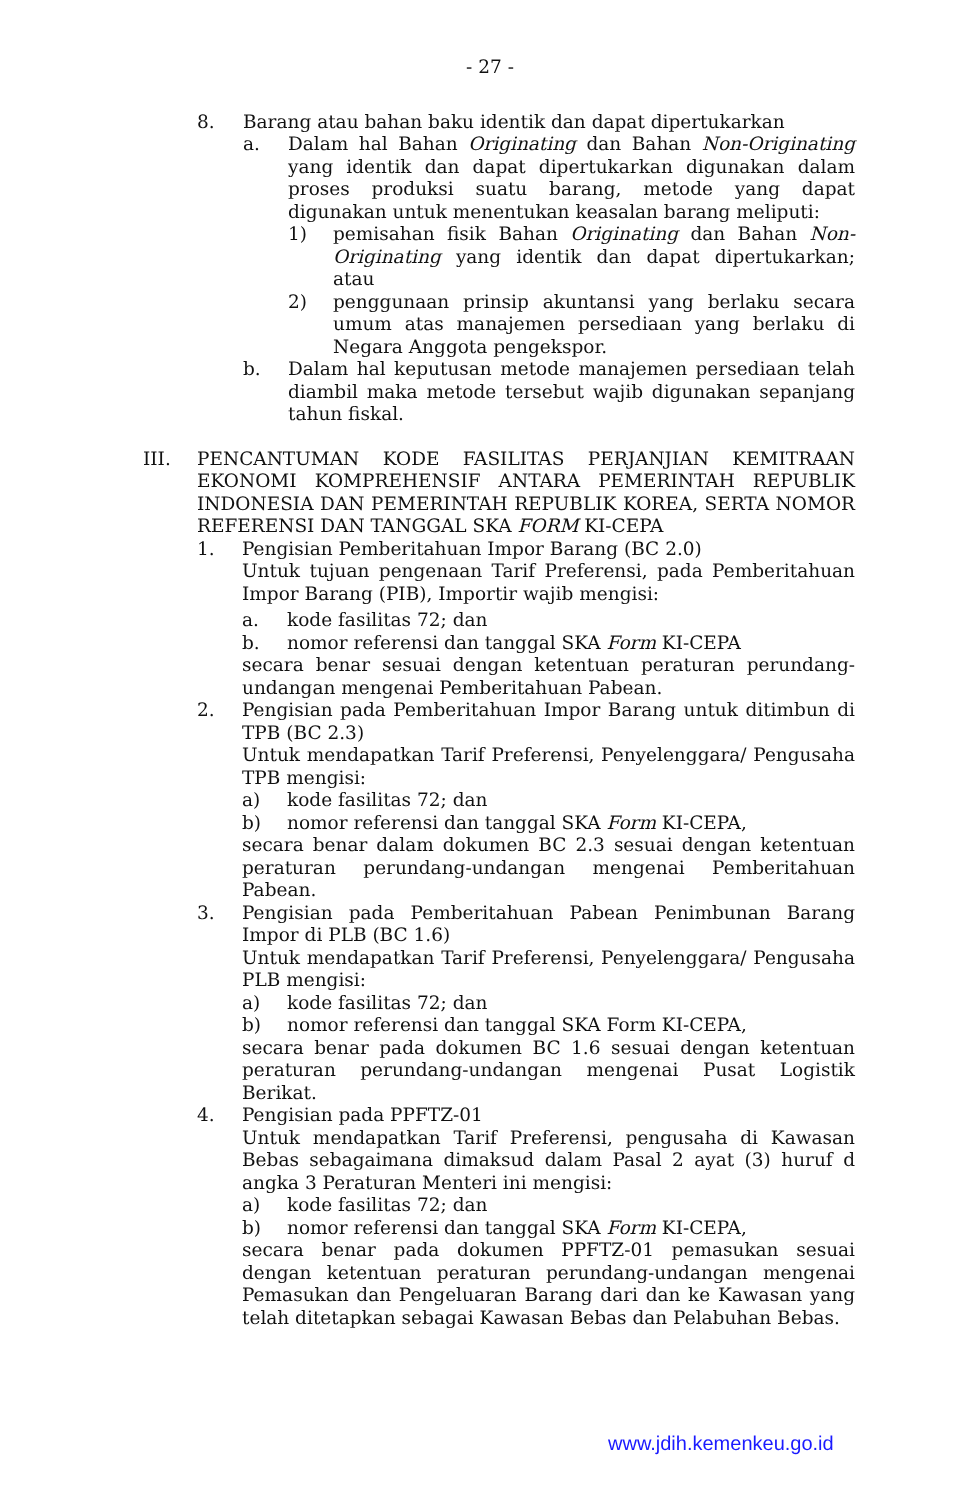- 27 -
8. Barang atau bahan baku identik dan dapat dipertukarkan
a. Dalam hal Bahan Originating dan Bahan Non-Originating yang identik dan dapat dipertukarkan digunakan dalam proses produksi suatu barang, metode yang dapat digunakan untuk menentukan keasalan barang meliputi:
1) pemisahan fisik Bahan Originating dan Bahan Non-Originating yang identik dan dapat dipertukarkan; atau
2) penggunaan prinsip akuntansi yang berlaku secara umum atas manajemen persediaan yang berlaku di Negara Anggota pengekspor.
b. Dalam hal keputusan metode manajemen persediaan telah diambil maka metode tersebut wajib digunakan sepanjang tahun fiskal.
III. PENCANTUMAN KODE FASILITAS PERJANJIAN KEMITRAAN EKONOMI KOMPREHENSIF ANTARA PEMERINTAH REPUBLIK INDONESIA DAN PEMERINTAH REPUBLIK KOREA, SERTA NOMOR REFERENSI DAN TANGGAL SKA FORM KI-CEPA
1. Pengisian Pemberitahuan Impor Barang (BC 2.0)
Untuk tujuan pengenaan Tarif Preferensi, pada Pemberitahuan Impor Barang (PIB), Importir wajib mengisi:
a. kode fasilitas 72; dan
b. nomor referensi dan tanggal SKA Form KI-CEPA
secara benar sesuai dengan ketentuan peraturan perundang-undangan mengenai Pemberitahuan Pabean.
2. Pengisian pada Pemberitahuan Impor Barang untuk ditimbun di TPB (BC 2.3)
Untuk mendapatkan Tarif Preferensi, Penyelenggara/ Pengusaha TPB mengisi:
a) kode fasilitas 72; dan
b) nomor referensi dan tanggal SKA Form KI-CEPA,
secara benar dalam dokumen BC 2.3 sesuai dengan ketentuan peraturan perundang-undangan mengenai Pemberitahuan Pabean.
3. Pengisian pada Pemberitahuan Pabean Penimbunan Barang Impor di PLB (BC 1.6)
Untuk mendapatkan Tarif Preferensi, Penyelenggara/ Pengusaha PLB mengisi:
a) kode fasilitas 72; dan
b) nomor referensi dan tanggal SKA Form KI-CEPA,
secara benar pada dokumen BC 1.6 sesuai dengan ketentuan peraturan perundang-undangan mengenai Pusat Logistik Berikat.
4. Pengisian pada PPFTZ-01
Untuk mendapatkan Tarif Preferensi, pengusaha di Kawasan Bebas sebagaimana dimaksud dalam Pasal 2 ayat (3) huruf d angka 3 Peraturan Menteri ini mengisi:
a) kode fasilitas 72; dan
b) nomor referensi dan tanggal SKA Form KI-CEPA,
secara benar pada dokumen PPFTZ-01 pemasukan sesuai dengan ketentuan peraturan perundang-undangan mengenai Pemasukan dan Pengeluaran Barang dari dan ke Kawasan yang telah ditetapkan sebagai Kawasan Bebas dan Pelabuhan Bebas.
www.jdih.kemenkeu.go.id